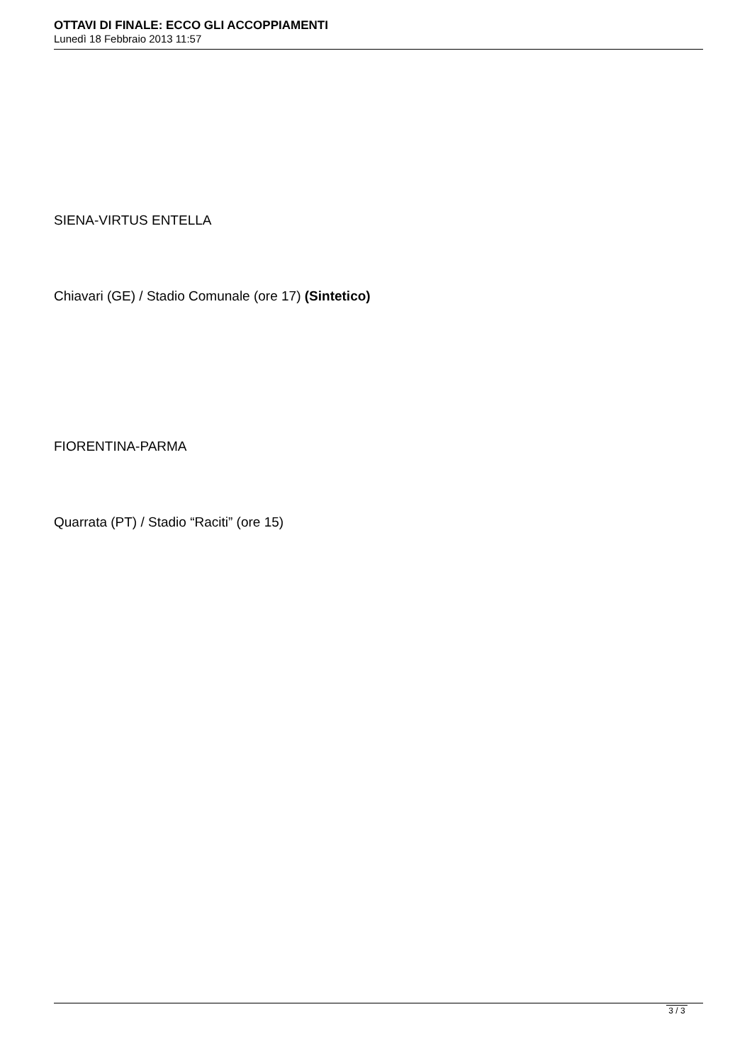OTTAVI DI FINALE: ECCO GLI ACCOPPIAMENTI
Lunedì 18 Febbraio 2013 11:57
SIENA-VIRTUS ENTELLA
Chiavari (GE) / Stadio Comunale (ore 17) (Sintetico)
FIORENTINA-PARMA
Quarrata (PT) / Stadio “Raciti” (ore 15)
3 / 3